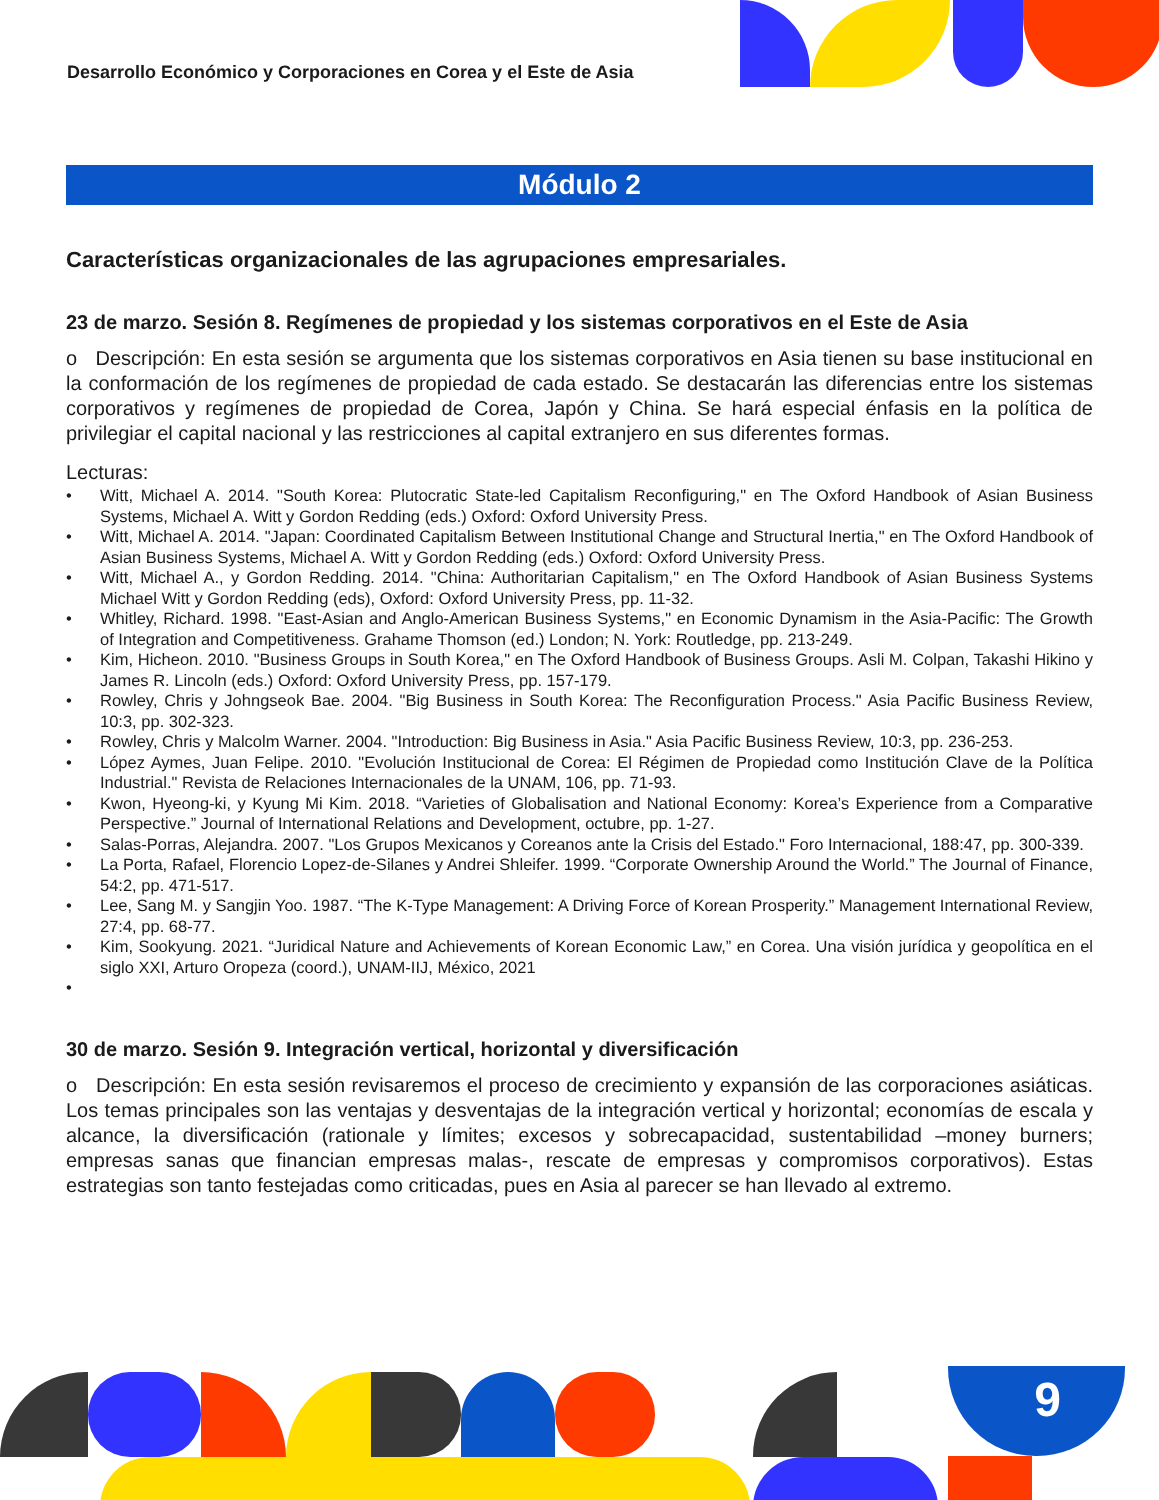9
Desarrollo Económico y Corporaciones en Corea y el Este de Asia
Módulo 2
Características organizacionales de las agrupaciones empresariales.
23 de marzo. Sesión 8. Regímenes de propiedad y los sistemas corporativos en el Este de Asia
o Descripción: En esta sesión se argumenta que los sistemas corporativos en Asia tienen su base institucional en la conformación de los regímenes de propiedad de cada estado. Se destacarán las diferencias entre los sistemas corporativos y regímenes de propiedad de Corea, Japón y China. Se hará especial énfasis en la política de privilegiar el capital nacional y las restricciones al capital extranjero en sus diferentes formas.
Lecturas:
• Witt, Michael A. 2014. "South Korea: Plutocratic State-led Capitalism Reconfiguring," en The Oxford Handbook of Asian Business Systems, Michael A. Witt y Gordon Redding (eds.) Oxford: Oxford University Press.
• Witt, Michael A. 2014. "Japan: Coordinated Capitalism Between Institutional Change and Structural Inertia," en The Oxford Handbook of Asian Business Systems, Michael A. Witt y Gordon Redding (eds.) Oxford: Oxford University Press.
• Witt, Michael A., y Gordon Redding. 2014. "China: Authoritarian Capitalism," en The Oxford Handbook of Asian Business Systems Michael Witt y Gordon Redding (eds), Oxford: Oxford University Press, pp. 11-32.
• Whitley, Richard. 1998. "East-Asian and Anglo-American Business Systems," en Economic Dynamism in the Asia-Pacific: The Growth of Integration and Competitiveness. Grahame Thomson (ed.) London; N. York: Routledge, pp. 213-249.
• Kim, Hicheon. 2010. "Business Groups in South Korea," en The Oxford Handbook of Business Groups. Asli M. Colpan, Takashi Hikino y James R. Lincoln (eds.) Oxford: Oxford University Press, pp. 157-179.
• Rowley, Chris y Johngseok Bae. 2004. "Big Business in South Korea: The Reconfiguration Process." Asia Pacific Business Review, 10:3, pp. 302-323.
• Rowley, Chris y Malcolm Warner. 2004. "Introduction: Big Business in Asia." Asia Pacific Business Review, 10:3, pp. 236-253.
• López Aymes, Juan Felipe. 2010. "Evolución Institucional de Corea: El Régimen de Propiedad como Institución Clave de la Política Industrial." Revista de Relaciones Internacionales de la UNAM, 106, pp. 71-93.
• Kwon, Hyeong-ki, y Kyung Mi Kim. 2018. “Varieties of Globalisation and National Economy: Korea’s Experience from a Comparative Perspective.” Journal of International Relations and Development, octubre, pp. 1-27.
• Salas-Porras, Alejandra. 2007. "Los Grupos Mexicanos y Coreanos ante la Crisis del Estado." Foro Internacional, 188:47, pp. 300-339.
• La Porta, Rafael, Florencio Lopez-de-Silanes y Andrei Shleifer. 1999. “Corporate Ownership Around the World.” The Journal of Finance, 54:2, pp. 471-517.
• Lee, Sang M. y Sangjin Yoo. 1987. “The K-Type Management: A Driving Force of Korean Prosperity.” Management International Review, 27:4, pp. 68-77.
• Kim, Sookyung. 2021. “Juridical Nature and Achievements of Korean Economic Law,” en Corea. Una visión jurídica y geopolítica en el siglo XXI, Arturo Oropeza (coord.), UNAM-IIJ, México, 2021
•
30 de marzo. Sesión 9. Integración vertical, horizontal y diversificación
o Descripción: En esta sesión revisaremos el proceso de crecimiento y expansión de las corporaciones asiáticas. Los temas principales son las ventajas y desventajas de la integración vertical y horizontal; economías de escala y alcance, la diversificación (rationale y límites; excesos y sobrecapacidad, sustentabilidad –money burners; empresas sanas que financian empresas malas-, rescate de empresas y compromisos corporativos). Estas estrategias son tanto festejadas como criticadas, pues en Asia al parecer se han llevado al extremo.